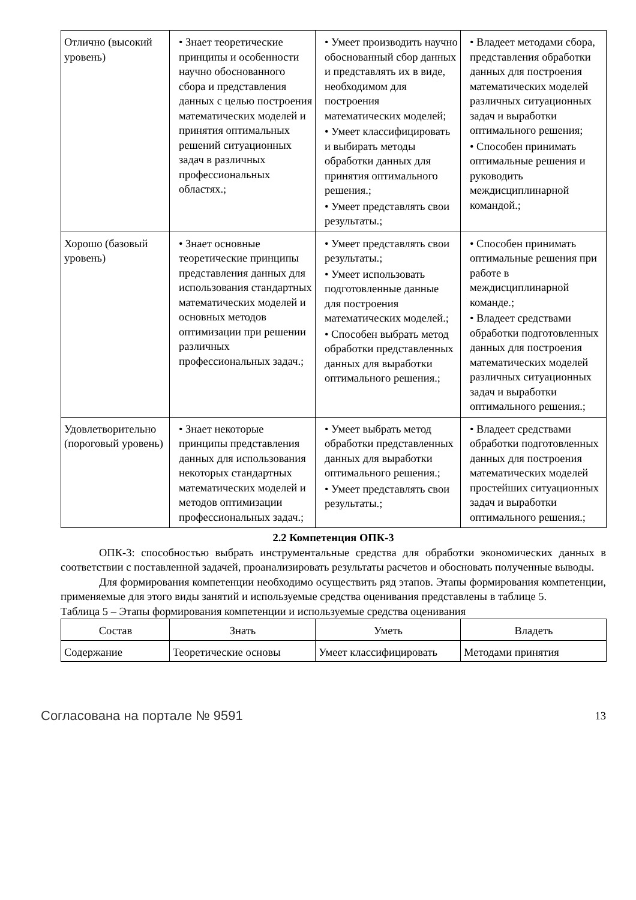| Отлично (высокий уровень) | • Знает теоретические принципы и особенности научно обоснованного сбора и представления данных с целью построения математических моделей и принятия оптимальных решений ситуационных задач в различных профессиональных областях.; | • Умеет производить научно обоснованный сбор данных и представлять их в виде, необходимом для построения математических моделей; • Умеет классифицировать и выбирать методы обработки данных для принятия оптимального решения.; • Умеет представлять свои результаты.; | • Владеет методами сбора, представления обработки данных для построения математических моделей различных ситуационных задач и выработки оптимального решения; • Способен принимать оптимальные решения и руководить междисциплинарной командой.; |
| Хорошо (базовый уровень) | • Знает основные теоретические принципы представления данных для использования стандартных математических моделей и основных методов оптимизации при решении различных профессиональных задач.; | • Умеет представлять свои результаты.; • Умеет использовать подготовленные данные для построения математических моделей.; • Способен выбрать метод обработки представленных данных для выработки оптимального решения.; | • Способен принимать оптимальные решения при работе в междисциплинарной команде.; • Владеет средствами обработки подготовленных данных для построения математических моделей различных ситуационных задач и выработки оптимального решения.; |
| Удовлетворительно (пороговый уровень) | • Знает некоторые принципы представления данных для использования некоторых стандартных математических моделей и методов оптимизации профессиональных задач.; | • Умеет выбрать метод обработки представленных данных для выработки оптимального решения.; • Умеет представлять свои результаты.; | • Владеет средствами обработки подготовленных данных для построения математических моделей простейших ситуационных задач и выработки оптимального решения.; |
2.2 Компетенция ОПК-3
ОПК-3: способностью выбрать инструментальные средства для обработки экономических данных в соответствии с поставленной задачей, проанализировать результаты расчетов и обосновать полученные выводы.
Для формирования компетенции необходимо осуществить ряд этапов. Этапы формирования компетенции, применяемые для этого виды занятий и используемые средства оценивания представлены в таблице 5.
Таблица 5 – Этапы формирования компетенции и используемые средства оценивания
| Состав | Знать | Уметь | Владеть |
| --- | --- | --- | --- |
| Содержание | Теоретические основы | Умеет классифицировать | Методами принятия |
Согласована на портале № 9591 13